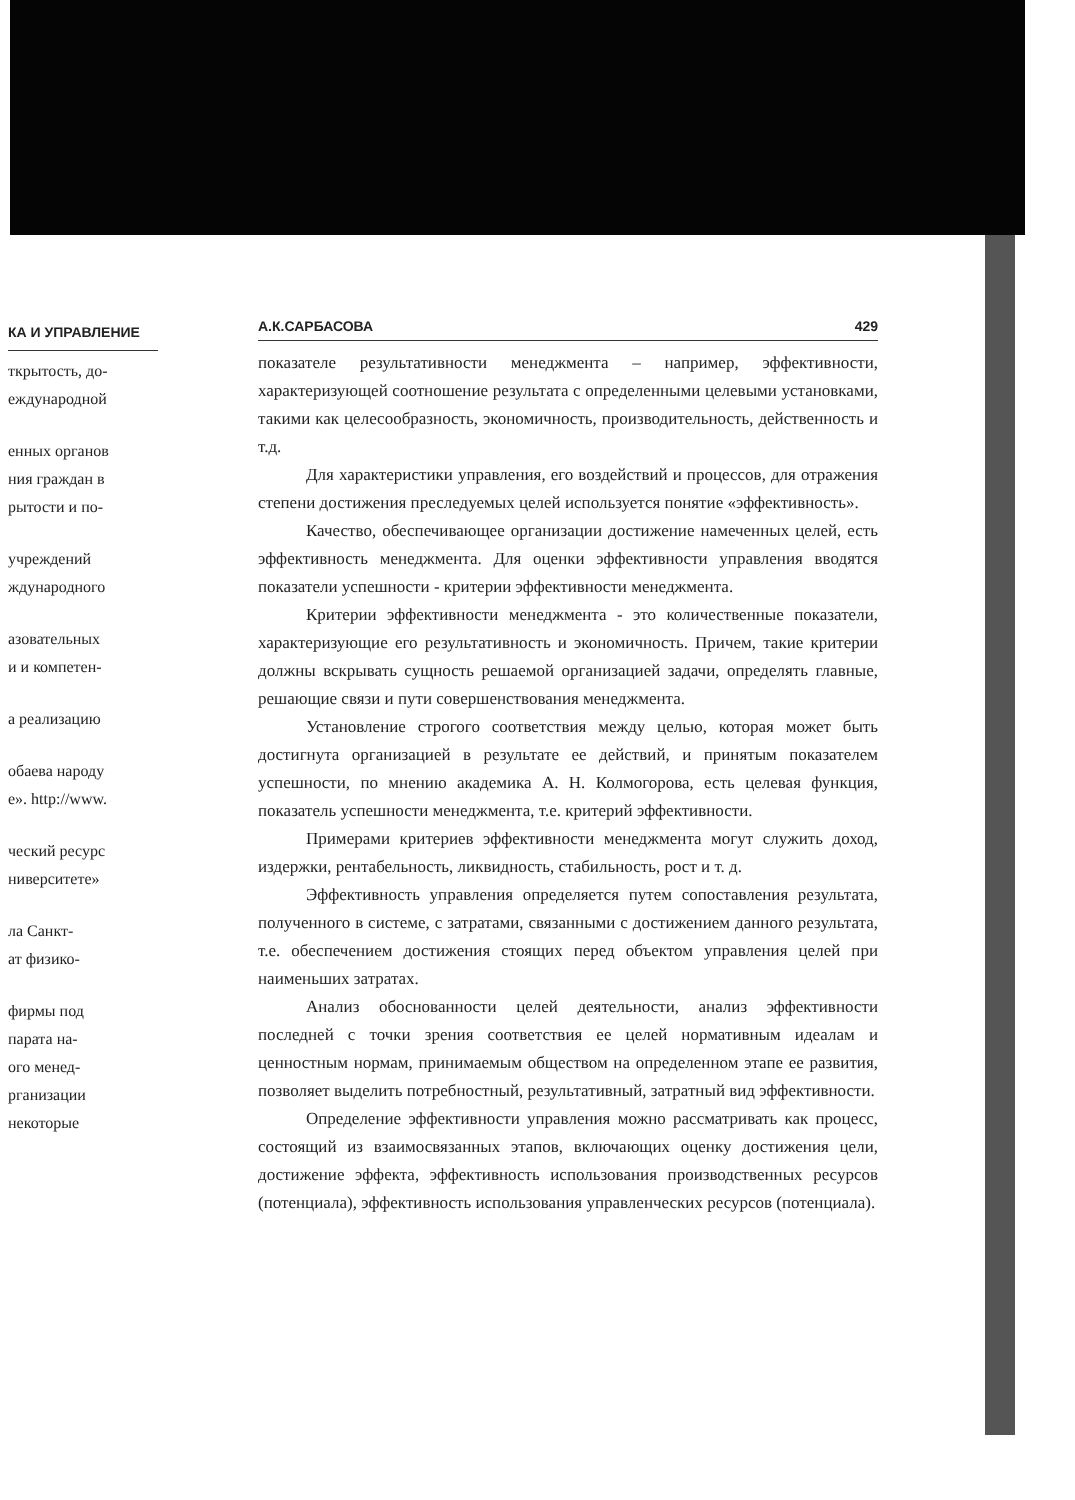КА И УПРАВЛЕНИЕ
ткрытость, до-
еждународной
енных органов
ния граждан в
рытости и по-
учреждений
ждународного
азовательных
и и компетен-
а реализацию
обаева народу
е». http://www.
ческий ресурс
ниверситете»
ла Санкт-
ат физико-
фирмы под
парата на-
ого менед-
рганизации
некоторые
А.К.САРБАСОВА 429
показателе результативности менеджмента – например, эффективности, характеризующей соотношение результата с определенными целевыми установками, такими как целесообразность, экономичность, производительность, действенность и т.д.
Для характеристики управления, его воздействий и процессов, для отражения степени достижения преследуемых целей используется понятие «эффективность».
Качество, обеспечивающее организации достижение намеченных целей, есть эффективность менеджмента. Для оценки эффективности управления вводятся показатели успешности - критерии эффективности менеджмента.
Критерии эффективности менеджмента - это количественные показатели, характеризующие его результативность и экономичность. Причем, такие критерии должны вскрывать сущность решаемой организацией задачи, определять главные, решающие связи и пути совершенствования менеджмента.
Установление строгого соответствия между целью, которая может быть достигнута организацией в результате ее действий, и принятым показателем успешности, по мнению академика А. Н. Колмогорова, есть целевая функция, показатель успешности менеджмента, т.е. критерий эффективности.
Примерами критериев эффективности менеджмента могут служить доход, издержки, рентабельность, ликвидность, стабильность, рост и т. д.
Эффективность управления определяется путем сопоставления результата, полученного в системе, с затратами, связанными с достижением данного результата, т.е. обеспечением достижения стоящих перед объектом управления целей при наименьших затратах.
Анализ обоснованности целей деятельности, анализ эффективности последней с точки зрения соответствия ее целей нормативным идеалам и ценностным нормам, принимаемым обществом на определенном этапе ее развития, позволяет выделить потребностный, результативный, затратный вид эффективности.
Определение эффективности управления можно рассматривать как процесс, состоящий из взаимосвязанных этапов, включающих оценку достижения цели, достижение эффекта, эффективность использования производственных ресурсов (потенциала), эффективность использования управленческих ресурсов (потенциала).